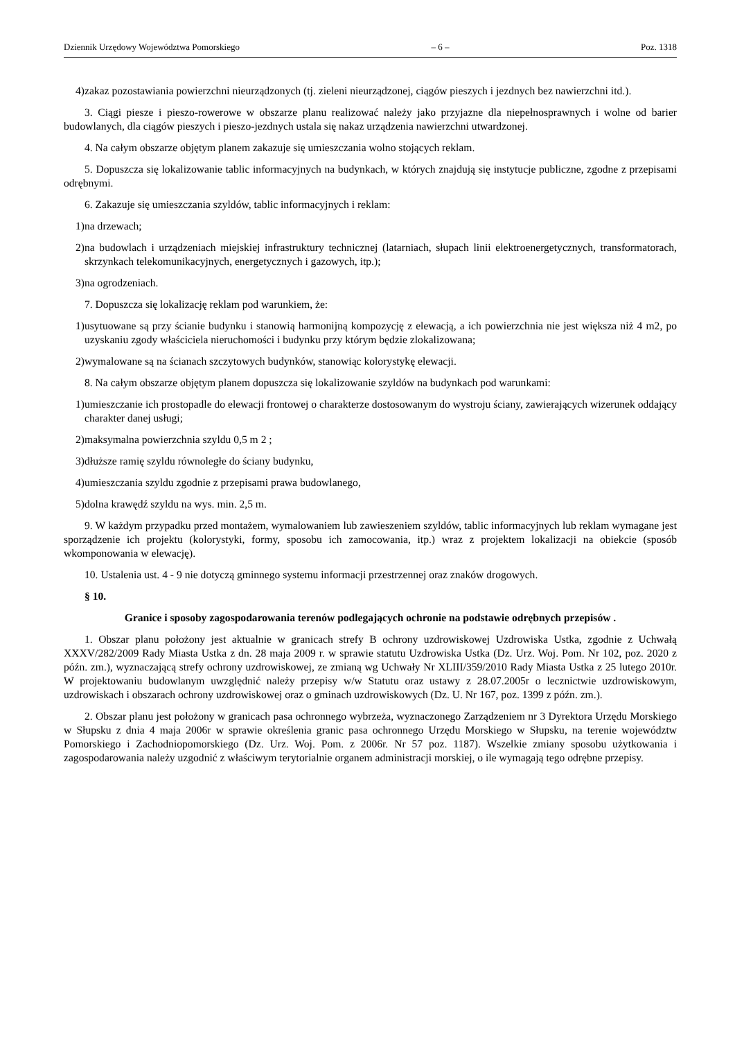Dziennik Urzędowy Województwa Pomorskiego – 6 – Poz. 1318
4) zakaz pozostawiania powierzchni nieurządzonych (tj. zieleni nieurządzonej, ciągów pieszych i jezdnych bez nawierzchni itd.).
3. Ciągi piesze i pieszo-rowerowe w obszarze planu realizować należy jako przyjazne dla niepełnosprawnych i wolne od barier budowlanych, dla ciągów pieszych i pieszo-jezdnych ustala się nakaz urządzenia nawierzchni utwardzonej.
4. Na całym obszarze objętym planem zakazuje się umieszczania wolno stojących reklam.
5. Dopuszcza się lokalizowanie tablic informacyjnych na budynkach, w których znajdują się instytucje publiczne, zgodne z przepisami odrębnymi.
6. Zakazuje się umieszczania szyldów, tablic informacyjnych i reklam:
1) na drzewach;
2) na budowlach i urządzeniach miejskiej infrastruktury technicznej (latarniach, słupach linii elektroenergetycznych, transformatorach, skrzynkach telekomunikacyjnych, energetycznych i gazowych, itp.);
3) na ogrodzeniach.
7. Dopuszcza się lokalizację reklam pod warunkiem, że:
1) usytuowane są przy ścianie budynku i stanowią harmonijną kompozycję z elewacją, a ich powierzchnia nie jest większa niż 4 m2, po uzyskaniu zgody właściciela nieruchomości i budynku przy którym będzie zlokalizowana;
2) wymalowane są na ścianach szczytowych budynków, stanowiąc kolorystykę elewacji.
8. Na całym obszarze objętym planem dopuszcza się lokalizowanie szyldów na budynkach pod warunkami:
1) umieszczanie ich prostopadle do elewacji frontowej o charakterze dostosowanym do wystroju ściany, zawierających wizerunek oddający charakter danej usługi;
2) maksymalna powierzchnia szyldu 0,5 m 2 ;
3) dłuższe ramię szyldu równoległe do ściany budynku,
4) umieszczania szyldu zgodnie z przepisami prawa budowlanego,
5) dolna krawędź szyldu na wys. min. 2,5 m.
9. W każdym przypadku przed montażem, wymalowaniem lub zawieszeniem szyldów, tablic informacyjnych lub reklam wymagane jest sporządzenie ich projektu (kolorystyki, formy, sposobu ich zamocowania, itp.) wraz z projektem lokalizacji na obiekcie (sposób wkomponowania w elewację).
10. Ustalenia ust. 4 - 9 nie dotyczą gminnego systemu informacji przestrzennej oraz znaków drogowych.
§ 10.
Granice i sposoby zagospodarowania terenów podlegających ochronie na podstawie odrębnych przepisów .
1. Obszar planu położony jest aktualnie w granicach strefy B ochrony uzdrowiskowej Uzdrowiska Ustka, zgodnie z Uchwałą XXXV/282/2009 Rady Miasta Ustka z dn. 28 maja 2009 r. w sprawie statutu Uzdrowiska Ustka (Dz. Urz. Woj. Pom. Nr 102, poz. 2020 z późn. zm.), wyznaczającą strefy ochrony uzdrowiskowej, ze zmianą wg Uchwały Nr XLIII/359/2010 Rady Miasta Ustka z 25 lutego 2010r. W projektowaniu budowlanym uwzględnić należy przepisy w/w Statutu oraz ustawy z 28.07.2005r o lecznictwie uzdrowiskowym, uzdrowiskach i obszarach ochrony uzdrowiskowej oraz o gminach uzdrowiskowych (Dz. U. Nr 167, poz. 1399 z późn. zm.).
2. Obszar planu jest położony w granicach pasa ochronnego wybrzeża, wyznaczonego Zarządzeniem nr 3 Dyrektora Urzędu Morskiego w Słupsku z dnia 4 maja 2006r w sprawie określenia granic pasa ochronnego Urzędu Morskiego w Słupsku, na terenie województw Pomorskiego i Zachodniopomorskiego (Dz. Urz. Woj. Pom. z 2006r. Nr 57 poz. 1187). Wszelkie zmiany sposobu użytkowania i zagospodarowania należy uzgodnić z właściwym terytorialnie organem administracji morskiej, o ile wymagają tego odrębne przepisy.